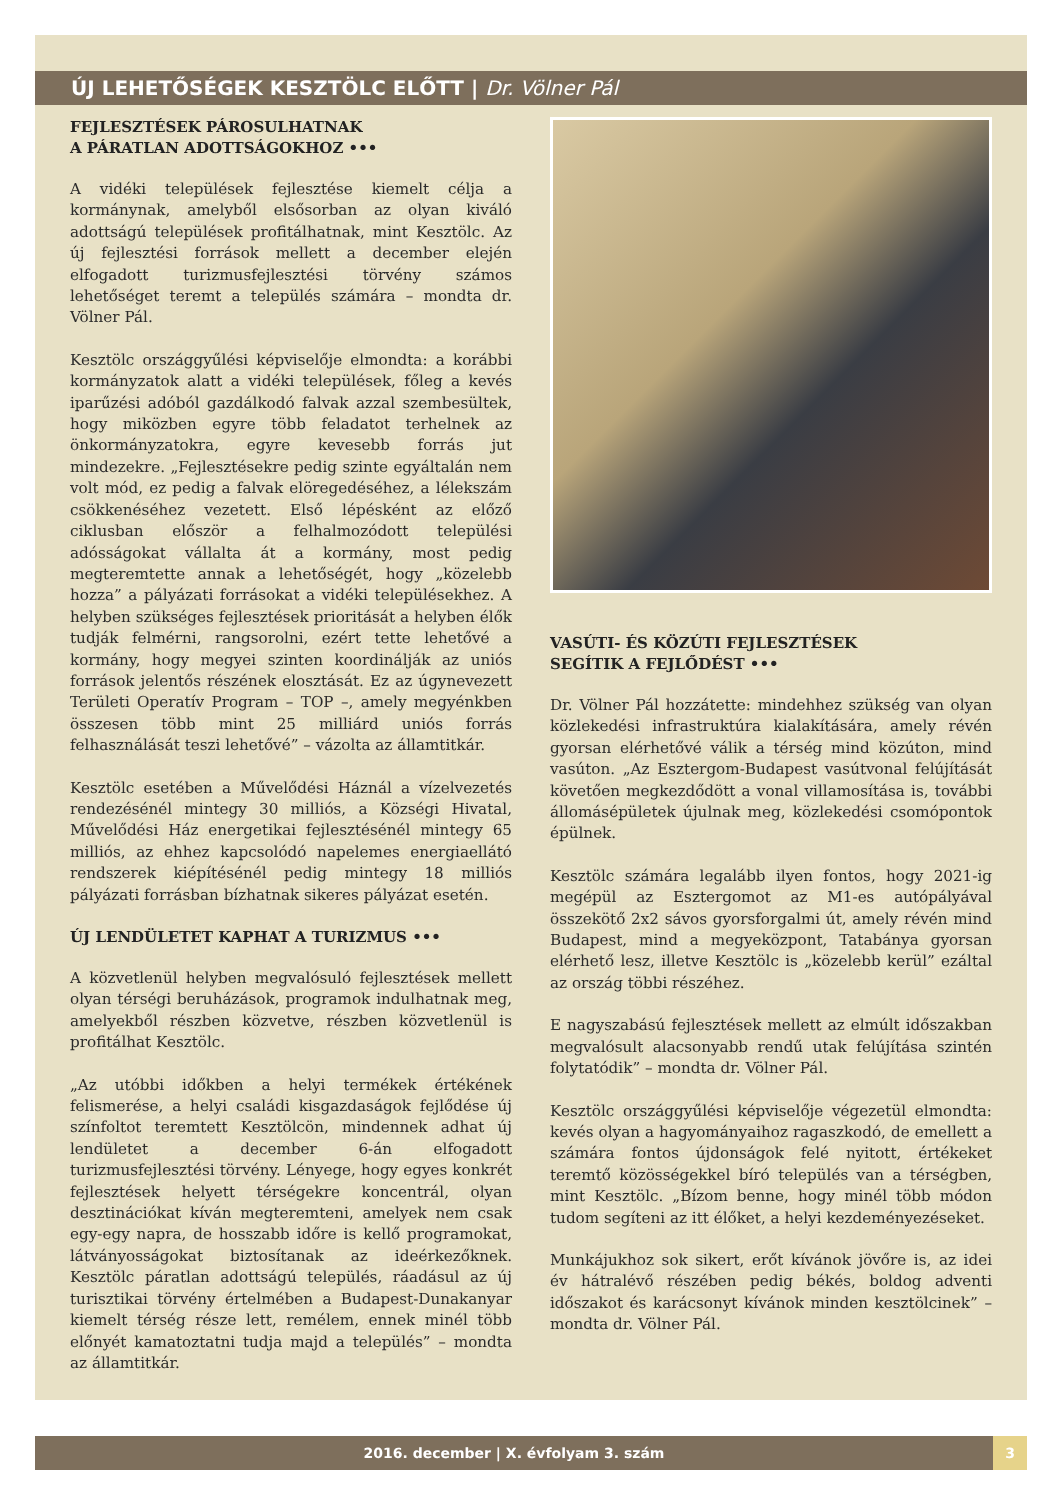ÚJ LEHETŐSÉGEK KESZTÖLC ELŐTT | Dr. Völner Pál
FEJLESZTÉSEK PÁROSULHATNAK
A PÁRATLAN ADOTTSÁGOKHOZ •••
A vidéki települések fejlesztése kiemelt célja a kormánynak, amelyből elsősorban az olyan kiváló adottságú települések profitálhatnak, mint Kesztölc. Az új fejlesztési források mellett a december elején elfogadott turizmusfejlesztési törvény számos lehetőséget teremt a település számára – mondta dr. Völner Pál.
Kesztölc országgyűlési képviselője elmondta: a korábbi kormányzatok alatt a vidéki települések, főleg a kevés iparűzési adóból gazdálkodó falvak azzal szembesültek, hogy miközben egyre több feladatot terhelnek az önkormányzatokra, egyre kevesebb forrás jut mindezekre. „Fejlesztésekre pedig szinte egyáltalán nem volt mód, ez pedig a falvak elöregedéséhez, a lélekszám csökkenéséhez vezetett. Első lépésként az előző ciklusban először a felhalmozódott települési adósságokat vállalta át a kormány, most pedig megteremtette annak a lehetőségét, hogy „közelebb hozza” a pályázati forrásokat a vidéki településekhez. A helyben szükséges fejlesztések prioritását a helyben élők tudják felmérni, rangsorolni, ezért tette lehetővé a kormány, hogy megyei szinten koordinálják az uniós források jelentős részének elosztását. Ez az úgynevezett Területi Operatív Program – TOP –, amely megyénkben összesen több mint 25 milliárd uniós forrás felhasználását teszi lehetővé” – vázolta az államtitkár.
Kesztölc esetében a Művelődési Háznál a vízelvezetés rendezésénél mintegy 30 milliós, a Községi Hivatal, Művelődési Ház energetikai fejlesztésénél mintegy 65 milliós, az ehhez kapcsolódó napelemes energiaellátó rendszerek kiépítésénél pedig mintegy 18 milliós pályázati forrásban bízhatnak sikeres pályázat esetén.
ÚJ LENDÜLETET KAPHAT A TURIZMUS •••
A közvetlenül helyben megvalósuló fejlesztések mellett olyan térségi beruházások, programok indulhatnak meg, amelyekből részben közvetve, részben közvetlenül is profitálhat Kesztölc.
„Az utóbbi időkben a helyi termékek értékének felismerése, a helyi családi kisgazdaságok fejlődése új színfoltot teremtett Kesztölcön, mindennek adhat új lendületet a december 6-án elfogadott turizmusfejlesztési törvény. Lényege, hogy egyes konkrét fejlesztések helyett térségekre koncentrál, olyan desztinációkat kíván megteremteni, amelyek nem csak egy-egy napra, de hosszabb időre is kellő programokat, látványosságokat biztosítanak az ideérkezőknek. Kesztölc páratlan adottságú település, ráadásul az új turisztikai törvény értelmében a Budapest-Dunakanyar kiemelt térség része lett, remélem, ennek minél több előnyét kamatoztatni tudja majd a település” – mondta az államtitkár.
VASÚTI- ÉS KÖZÚTI FEJLESZTÉSEK
SEGÍTIK A FEJLŐDÉST •••
Dr. Völner Pál hozzátette: mindehhez szükség van olyan közlekedési infrastruktúra kialakítására, amely révén gyorsan elérhetővé válik a térség mind közúton, mind vasúton. „Az Esztergom-Budapest vasútvonal felújítását követően megkezdődött a vonal villamosítása is, további állomásépületek újulnak meg, közlekedési csomópontok épülnek.
Kesztölc számára legalább ilyen fontos, hogy 2021-ig megépül az Esztergomot az M1-es autópályával összekötő 2x2 sávos gyorsforgalmi út, amely révén mind Budapest, mind a megyeközpont, Tatabánya gyorsan elérhető lesz, illetve Kesztölc is „közelebb kerül” ezáltal az ország többi részéhez.
E nagyszabású fejlesztések mellett az elmúlt időszakban megvalósult alacsonyabb rendű utak felújítása szintén folytatódik” – mondta dr. Völner Pál.
Kesztölc országgyűlési képviselője végezetül elmondta: kevés olyan a hagyományaihoz ragaszkodó, de emellett a számára fontos újdonságok felé nyitott, értékeket teremtő közösségekkel bíró település van a térségben, mint Kesztölc. „Bízom benne, hogy minél több módon tudom segíteni az itt élőket, a helyi kezdeményezéseket.
Munkájukhoz sok sikert, erőt kívánok jövőre is, az idei év hátralévő részében pedig békés, boldog adventi időszakot és karácsonyt kívánok minden kesztölcinek” – mondta dr. Völner Pál.
2016. december | X. évfolyam 3. szám
3